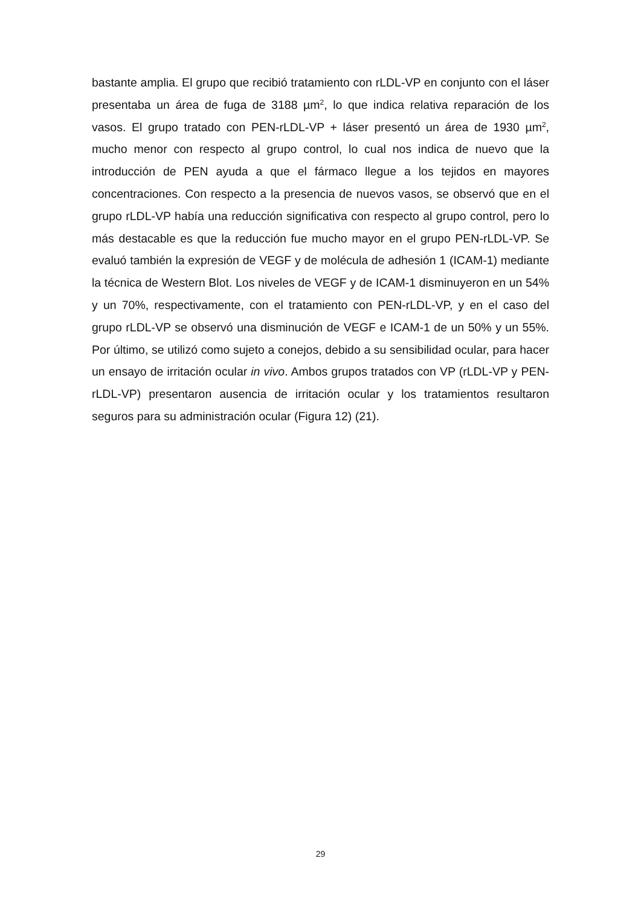bastante amplia. El grupo que recibió tratamiento con rLDL-VP en conjunto con el láser presentaba un área de fuga de 3188 µm<sup>2</sup>, lo que indica relativa reparación de los vasos. El grupo tratado con PEN-rLDL-VP + láser presentó un área de 1930 µm<sup>2</sup>, mucho menor con respecto al grupo control, lo cual nos indica de nuevo que la introducción de PEN ayuda a que el fármaco llegue a los tejidos en mayores concentraciones. Con respecto a la presencia de nuevos vasos, se observó que en el grupo rLDL-VP había una reducción significativa con respecto al grupo control, pero lo más destacable es que la reducción fue mucho mayor en el grupo PEN-rLDL-VP. Se evaluó también la expresión de VEGF y de molécula de adhesión 1 (ICAM-1) mediante la técnica de Western Blot. Los niveles de VEGF y de ICAM-1 disminuyeron en un 54% y un 70%, respectivamente, con el tratamiento con PEN-rLDL-VP, y en el caso del grupo rLDL-VP se observó una disminución de VEGF e ICAM-1 de un 50% y un 55%. Por último, se utilizó como sujeto a conejos, debido a su sensibilidad ocular, para hacer un ensayo de irritación ocular in vivo. Ambos grupos tratados con VP (rLDL-VP y PEN-rLDL-VP) presentaron ausencia de irritación ocular y los tratamientos resultaron seguros para su administración ocular (Figura 12) (21).
29